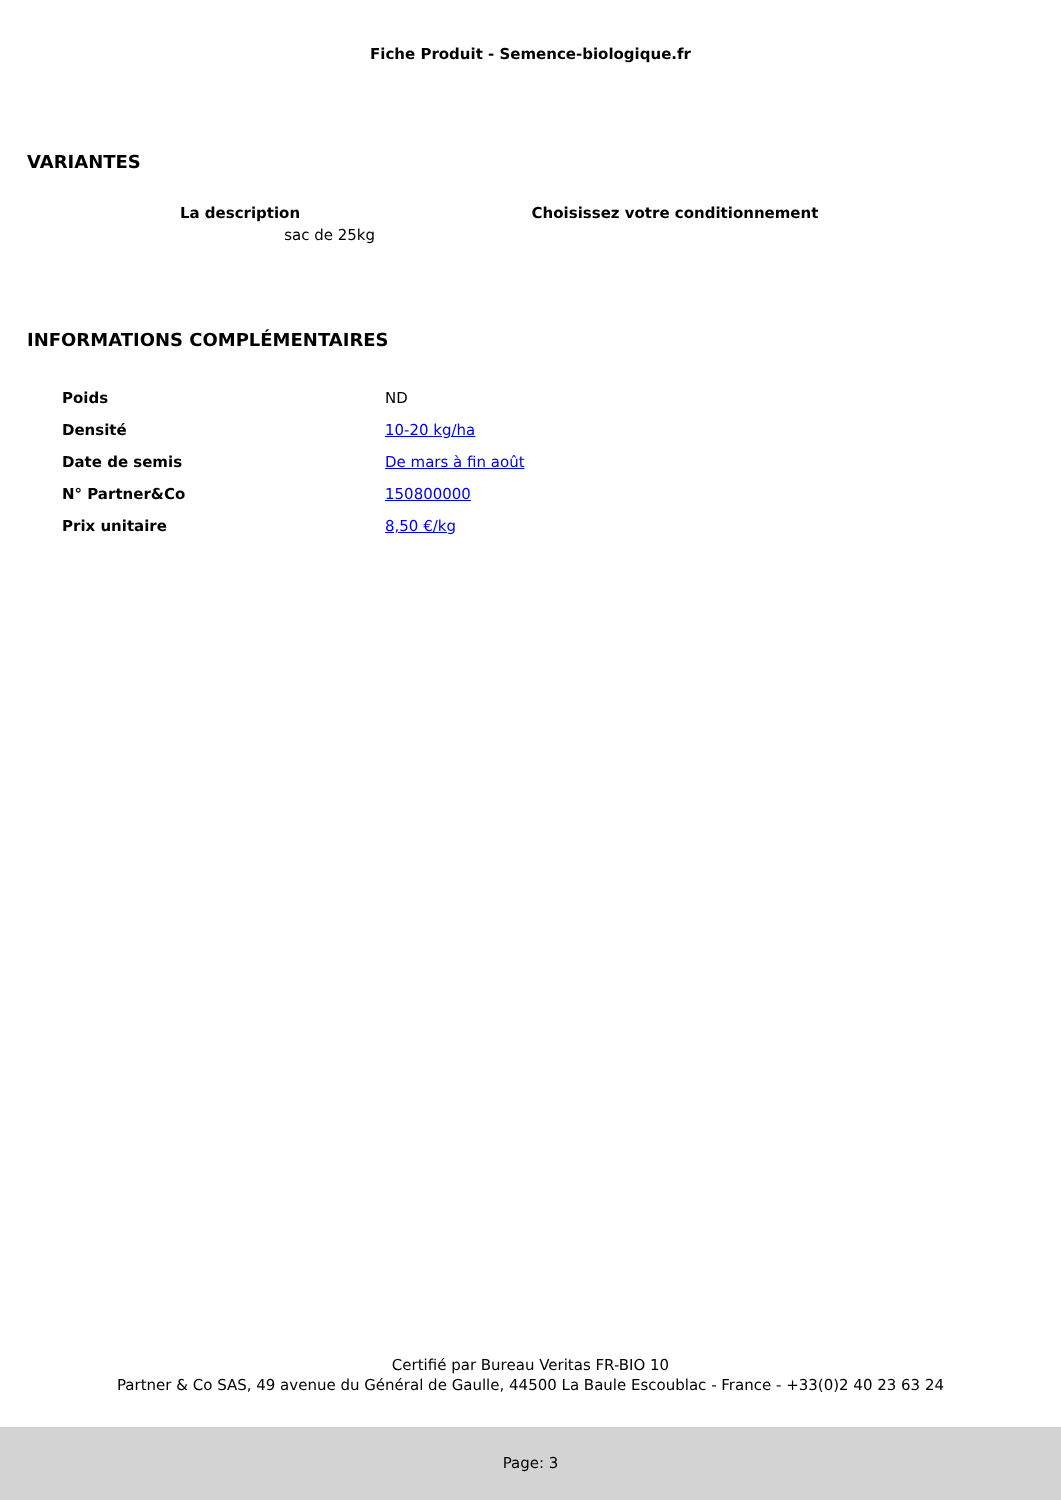Fiche Produit - Semence-biologique.fr
VARIANTES
| La description | Choisissez votre conditionnement |
| --- | --- |
| sac de 25kg | |
INFORMATIONS COMPLÉMENTAIRES
| Poids | ND |
| Densité | 10-20 kg/ha |
| Date de semis | De mars à fin août |
| N° Partner&Co | 150800000 |
| Prix unitaire | 8,50 €/kg |
Certifié par Bureau Veritas FR-BIO 10
Partner & Co SAS, 49 avenue du Général de Gaulle, 44500 La Baule Escoublac - France - +33(0)2 40 23 63 24
Page: 3